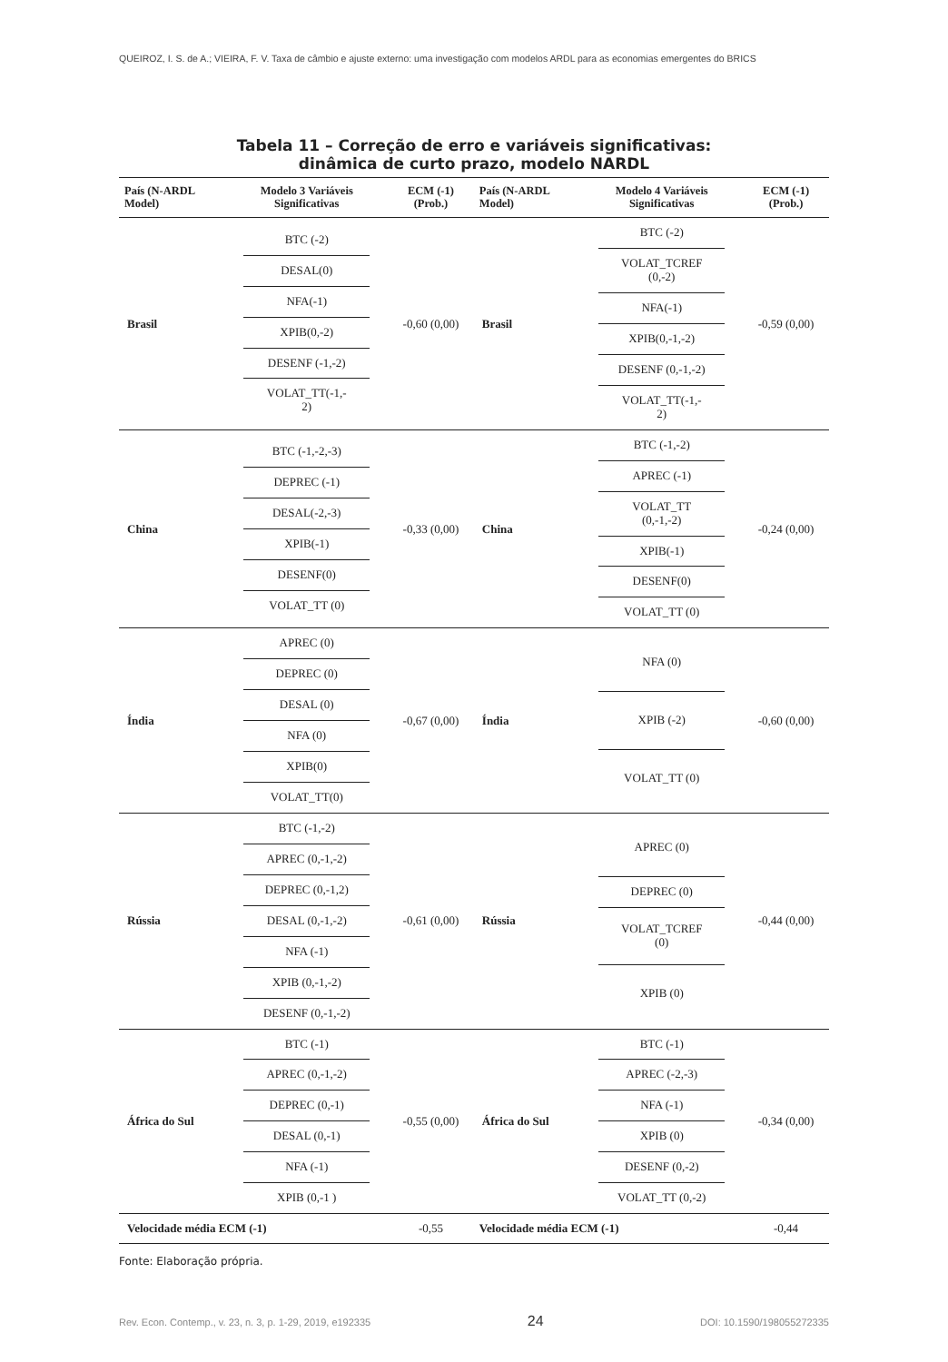QUEIROZ, I. S. de A.; VIEIRA, F. V. Taxa de câmbio e ajuste externo: uma investigação com modelos ARDL para as economias emergentes do BRICS
Tabela 11 – Correção de erro e variáveis significativas:
dinâmica de curto prazo, modelo NARDL
| País (N-ARDL Model) | Modelo 3 Variáveis Significativas | ECM (-1) (Prob.) | País (N-ARDL Model) | Modelo 4 Variáveis Significativas | ECM (-1) (Prob.) |
| --- | --- | --- | --- | --- | --- |
| Brasil | BTC (-2) DESAL(0) NFA(-1) XPIB(0,-2) DESENF (-1,-2) VOLAT_TT(-1,- 2) | -0,60 (0,00) | Brasil | BTC (-2) VOLAT_TCREF (0,-2) NFA(-1) XPIB(0,-1,-2) DESENF (0,-1,-2) VOLAT_TT(-1,- 2) | -0,59 (0,00) |
| China | BTC (-1,-2,-3) DEPREC (-1) DESAL(-2,-3) XPIB(-1) DESENF(0) VOLAT_TT (0) | -0,33 (0,00) | China | BTC (-1,-2) APREC (-1) VOLAT_TT (0,-1,-2) XPIB(-1) DESENF(0) VOLAT_TT (0) | -0,24 (0,00) |
| Índia | APREC (0) DEPREC (0) DESAL (0) NFA (0) XPIB(0) VOLAT_TT(0) | -0,67 (0,00) | Índia | NFA (0) XPIB (-2) VOLAT_TT (0) | -0,60 (0,00) |
| Rússia | BTC (-1,-2) APREC (0,-1,-2) DEPREC (0,-1,2) DESAL (0,-1,-2) NFA (-1) XPIB (0,-1,-2) DESENF (0,-1,-2) | -0,61 (0,00) | Rússia | APREC (0) DEPREC (0) VOLAT_TCREF (0) XPIB (0) | -0,44 (0,00) |
| África do Sul | BTC (-1) APREC (0,-1,-2) DEPREC (0,-1) DESAL (0,-1) NFA (-1) XPIB (0,-1 ) | -0,55 (0,00) | África do Sul | BTC (-1) APREC (-2,-3) NFA (-1) XPIB (0) DESENF (0,-2) VOLAT_TT (0,-2) | -0,34 (0,00) |
| Velocidade média ECM (-1) | | -0,55 | Velocidade média ECM (-1) | | -0,44 |
Fonte: Elaboração própria.
Rev. Econ. Contemp., v. 23, n. 3, p. 1-29, 2019, e192335 24 DOI: 10.1590/198055272335